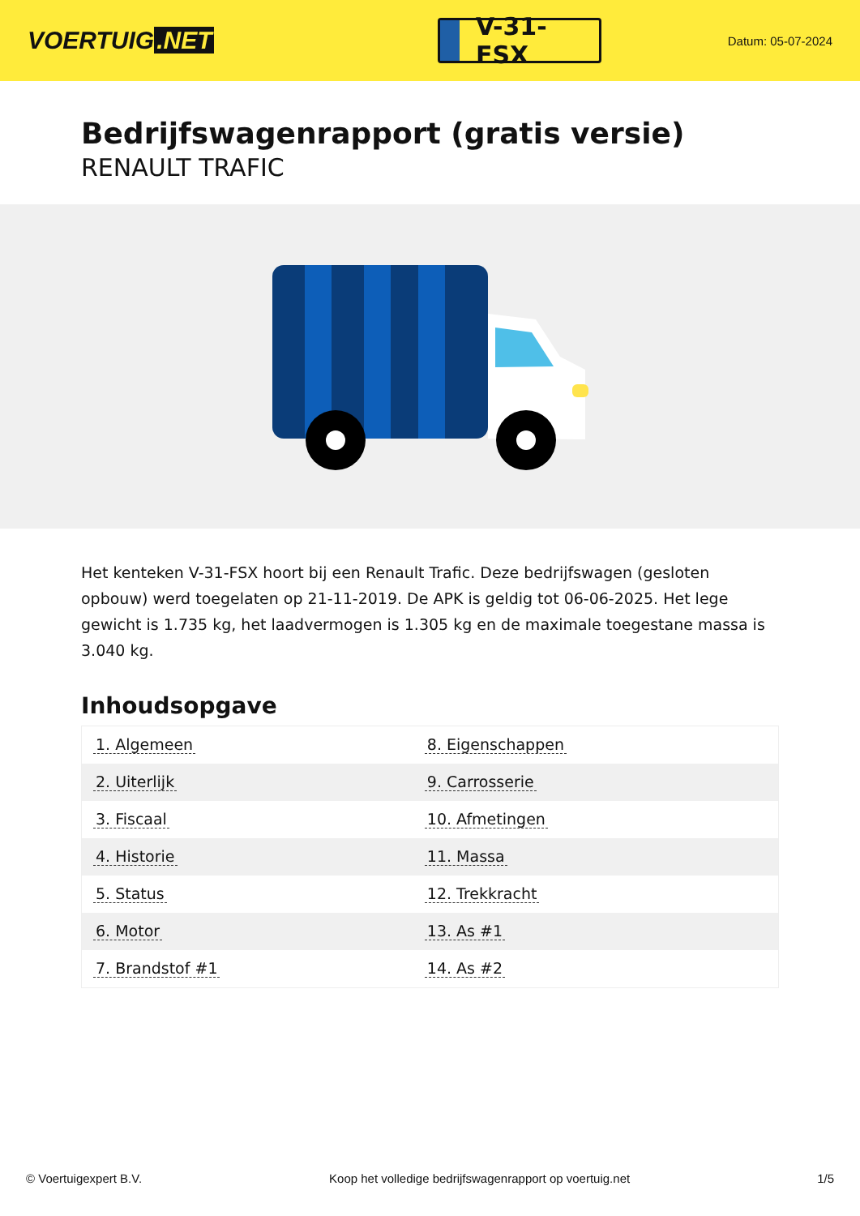VOERTUIG.NET
V-31-FSX
Datum: 05-07-2024
Bedrijfswagenrapport (gratis versie)
RENAULT TRAFIC
Het kenteken V-31-FSX hoort bij een Renault Trafic. Deze bedrijfswagen (gesloten opbouw) werd toegelaten op 21-11-2019. De APK is geldig tot 06-06-2025. Het lege gewicht is 1.735 kg, het laadvermogen is 1.305 kg en de maximale toegestane massa is 3.040 kg.
Inhoudsopgave
| 1. Algemeen | 8. Eigenschappen |
| 2. Uiterlijk | 9. Carrosserie |
| 3. Fiscaal | 10. Afmetingen |
| 4. Historie | 11. Massa |
| 5. Status | 12. Trekkracht |
| 6. Motor | 13. As #1 |
| 7. Brandstof #1 | 14. As #2 |
© Voertuigexpert B.V. Koop het volledige bedrijfswagenrapport op voertuig.net 1/5